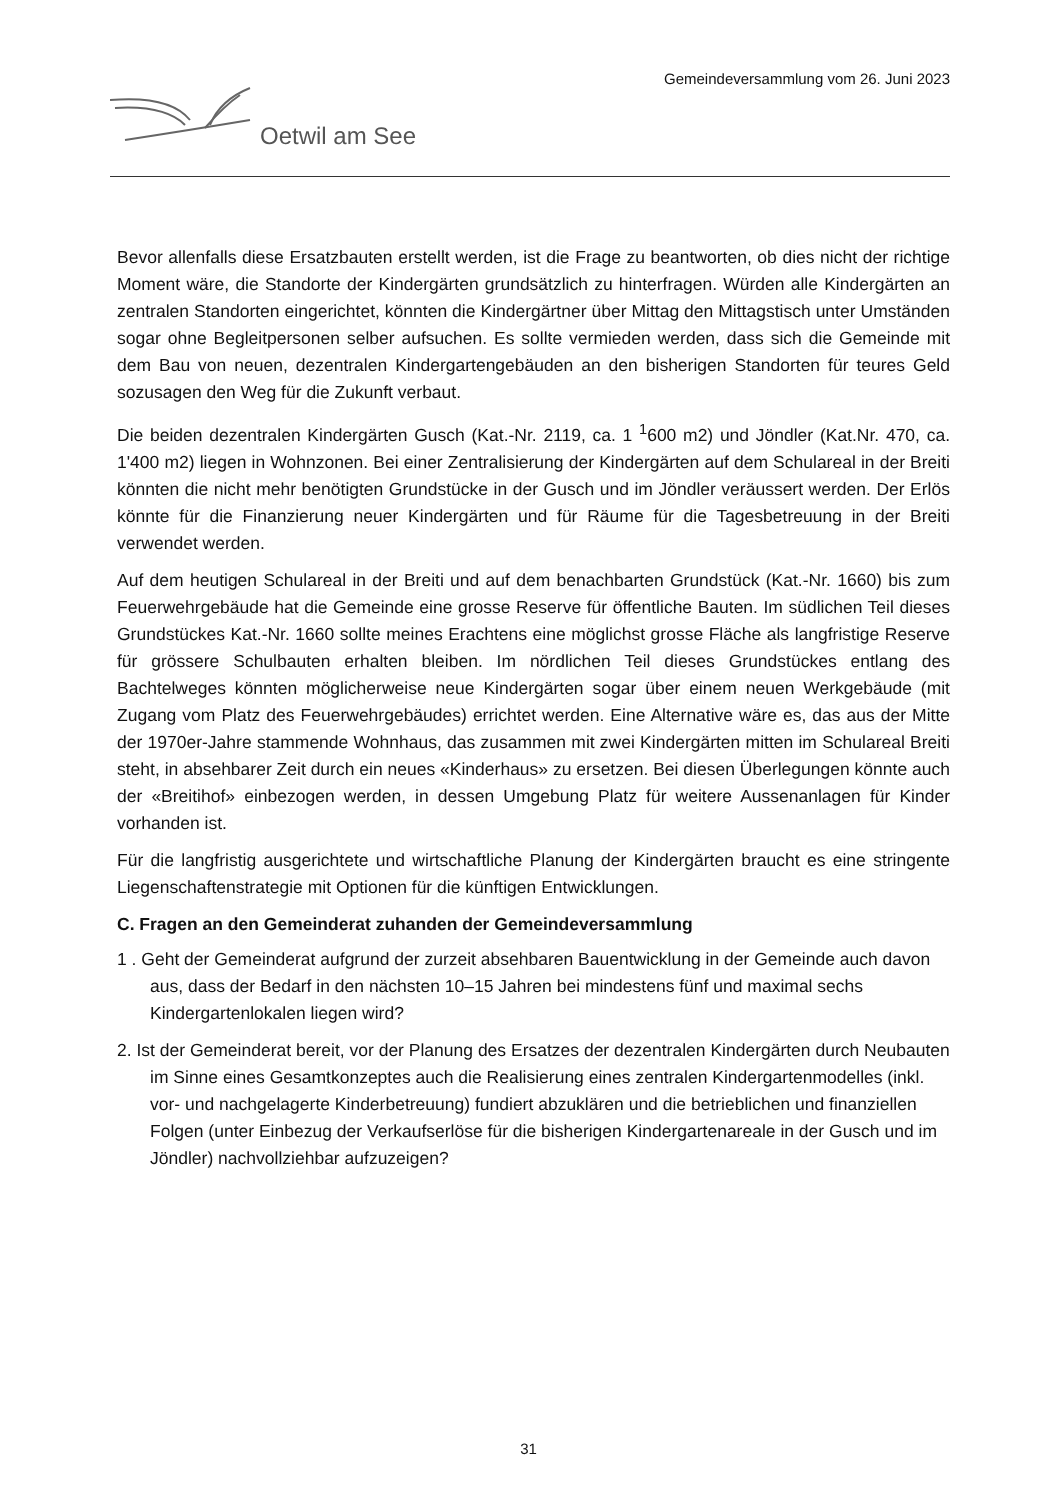Gemeindeversammlung vom 26. Juni 2023
Oetwil am See
Bevor allenfalls diese Ersatzbauten erstellt werden, ist die Frage zu beantworten, ob dies nicht der richtige Moment wäre, die Standorte der Kindergärten grundsätzlich zu hinterfragen. Würden alle Kindergärten an zentralen Standorten eingerichtet, könnten die Kindergärtner über Mittag den Mittagstisch unter Umständen sogar ohne Begleitpersonen selber aufsuchen. Es sollte vermieden werden, dass sich die Gemeinde mit dem Bau von neuen, dezentralen Kindergartengebäuden an den bisherigen Standorten für teures Geld sozusagen den Weg für die Zukunft verbaut.
Die beiden dezentralen Kindergärten Gusch (Kat.-Nr. 2119, ca. 1 <sup>1</sup>600 m2) und Jöndler (Kat.Nr. 470, ca. 1'400 m2) liegen in Wohnzonen. Bei einer Zentralisierung der Kindergärten auf dem Schulareal in der Breiti könnten die nicht mehr benötigten Grundstücke in der Gusch und im Jöndler veräussert werden. Der Erlös könnte für die Finanzierung neuer Kindergärten und für Räume für die Tagesbetreuung in der Breiti verwendet werden.
Auf dem heutigen Schulareal in der Breiti und auf dem benachbarten Grundstück (Kat.-Nr. 1660) bis zum Feuerwehrgebäude hat die Gemeinde eine grosse Reserve für öffentliche Bauten. Im südlichen Teil dieses Grundstückes Kat.-Nr. 1660 sollte meines Erachtens eine möglichst grosse Fläche als langfristige Reserve für grössere Schulbauten erhalten bleiben. Im nördlichen Teil dieses Grundstückes entlang des Bachtelweges könnten möglicherweise neue Kindergärten sogar über einem neuen Werkgebäude (mit Zugang vom Platz des Feuerwehrgebäudes) errichtet werden. Eine Alternative wäre es, das aus der Mitte der 1970er-Jahre stammende Wohnhaus, das zusammen mit zwei Kindergärten mitten im Schulareal Breiti steht, in absehbarer Zeit durch ein neues «Kinderhaus» zu ersetzen. Bei diesen Überlegungen könnte auch der «Breitihof» einbezogen werden, in dessen Umgebung Platz für weitere Aussenanlagen für Kinder vorhanden ist.
Für die langfristig ausgerichtete und wirtschaftliche Planung der Kindergärten braucht es eine stringente Liegenschaftenstrategie mit Optionen für die künftigen Entwicklungen.
C. Fragen an den Gemeinderat zuhanden der Gemeindeversammlung
1 . Geht der Gemeinderat aufgrund der zurzeit absehbaren Bauentwicklung in der Gemeinde auch davon aus, dass der Bedarf in den nächsten 10–15 Jahren bei mindestens fünf und maximal sechs Kindergartenlokalen liegen wird?
2. Ist der Gemeinderat bereit, vor der Planung des Ersatzes der dezentralen Kindergärten durch Neubauten im Sinne eines Gesamtkonzeptes auch die Realisierung eines zentralen Kindergartenmodelles (inkl. vor- und nachgelagerte Kinderbetreuung) fundiert abzuklären und die betrieblichen und finanziellen Folgen (unter Einbezug der Verkaufserlöse für die bisherigen Kindergartenareale in der Gusch und im Jöndler) nachvollziehbar aufzuzeigen?
31